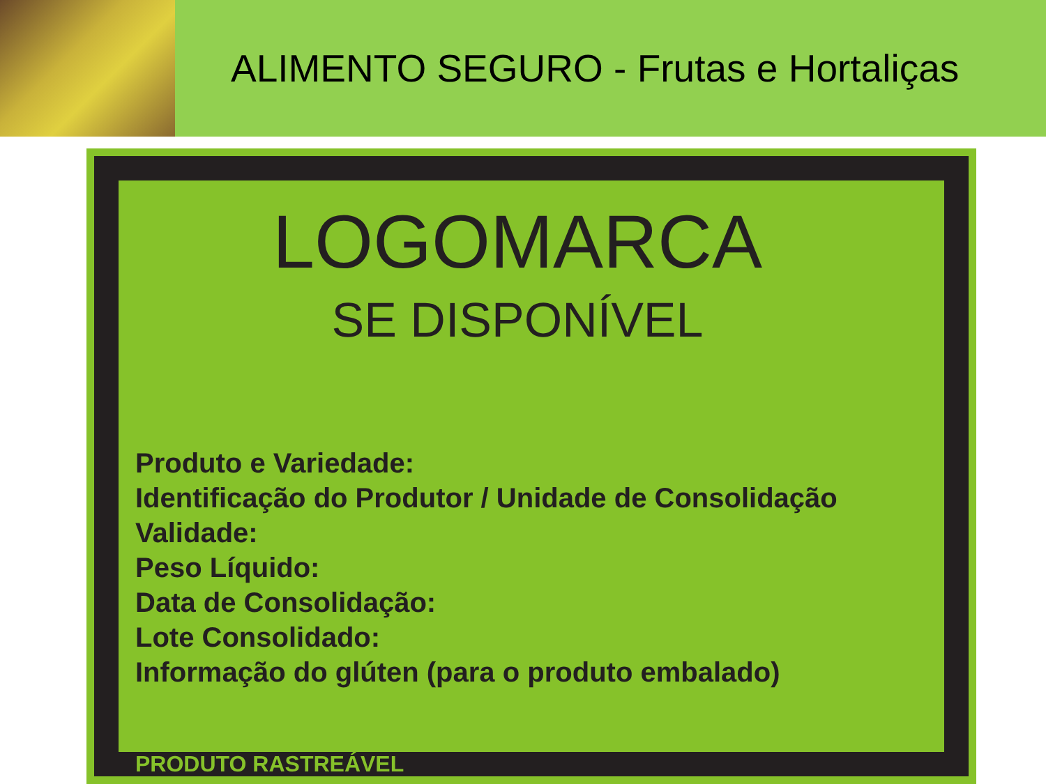ALIMENTO SEGURO - Frutas e Hortaliças
LOGOMARCA
SE DISPONÍVEL
Produto e Variedade:
Identificação do Produtor / Unidade de Consolidação
Validade:
Peso Líquido:
Data de Consolidação:
Lote Consolidado:
Informação do glúten (para o produto embalado)
PRODUTO RASTREÁVEL